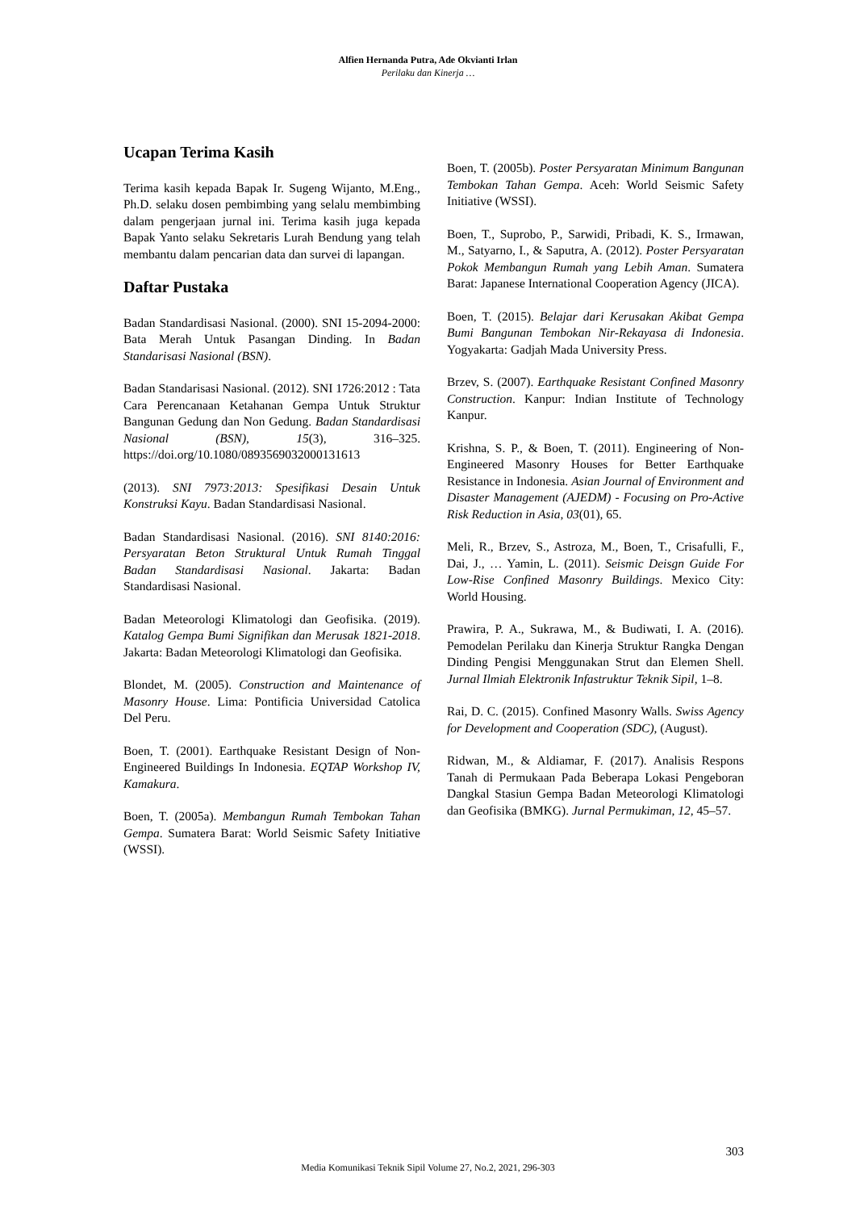Alfien Hernanda Putra, Ade Okvianti Irlan
Perilaku dan Kinerja …
Ucapan Terima Kasih
Terima kasih kepada Bapak Ir. Sugeng Wijanto, M.Eng., Ph.D. selaku dosen pembimbing yang selalu membimbing dalam pengerjaan jurnal ini. Terima kasih juga kepada Bapak Yanto selaku Sekretaris Lurah Bendung yang telah membantu dalam pencarian data dan survei di lapangan.
Daftar Pustaka
Badan Standardisasi Nasional. (2000). SNI 15-2094-2000: Bata Merah Untuk Pasangan Dinding. In Badan Standarisasi Nasional (BSN).
Badan Standarisasi Nasional. (2012). SNI 1726:2012 : Tata Cara Perencanaan Ketahanan Gempa Untuk Struktur Bangunan Gedung dan Non Gedung. Badan Standardisasi Nasional (BSN), 15(3), 316–325. https://doi.org/10.1080/0893569032000131613
(2013). SNI 7973:2013: Spesifikasi Desain Untuk Konstruksi Kayu. Badan Standardisasi Nasional.
Badan Standardisasi Nasional. (2016). SNI 8140:2016: Persyaratan Beton Struktural Untuk Rumah Tinggal Badan Standardisasi Nasional. Jakarta: Badan Standardisasi Nasional.
Badan Meteorologi Klimatologi dan Geofisika. (2019). Katalog Gempa Bumi Signifikan dan Merusak 1821-2018. Jakarta: Badan Meteorologi Klimatologi dan Geofisika.
Blondet, M. (2005). Construction and Maintenance of Masonry House. Lima: Pontificia Universidad Catolica Del Peru.
Boen, T. (2001). Earthquake Resistant Design of Non-Engineered Buildings In Indonesia. EQTAP Workshop IV, Kamakura.
Boen, T. (2005a). Membangun Rumah Tembokan Tahan Gempa. Sumatera Barat: World Seismic Safety Initiative (WSSI).
Boen, T. (2005b). Poster Persyaratan Minimum Bangunan Tembokan Tahan Gempa. Aceh: World Seismic Safety Initiative (WSSI).
Boen, T., Suprobo, P., Sarwidi, Pribadi, K. S., Irmawan, M., Satyarno, I., & Saputra, A. (2012). Poster Persyaratan Pokok Membangun Rumah yang Lebih Aman. Sumatera Barat: Japanese International Cooperation Agency (JICA).
Boen, T. (2015). Belajar dari Kerusakan Akibat Gempa Bumi Bangunan Tembokan Nir-Rekayasa di Indonesia. Yogyakarta: Gadjah Mada University Press.
Brzev, S. (2007). Earthquake Resistant Confined Masonry Construction. Kanpur: Indian Institute of Technology Kanpur.
Krishna, S. P., & Boen, T. (2011). Engineering of Non-Engineered Masonry Houses for Better Earthquake Resistance in Indonesia. Asian Journal of Environment and Disaster Management (AJEDM) - Focusing on Pro-Active Risk Reduction in Asia, 03(01), 65.
Meli, R., Brzev, S., Astroza, M., Boen, T., Crisafulli, F., Dai, J., … Yamin, L. (2011). Seismic Deisgn Guide For Low-Rise Confined Masonry Buildings. Mexico City: World Housing.
Prawira, P. A., Sukrawa, M., & Budiwati, I. A. (2016). Pemodelan Perilaku dan Kinerja Struktur Rangka Dengan Dinding Pengisi Menggunakan Strut dan Elemen Shell. Jurnal Ilmiah Elektronik Infastruktur Teknik Sipil, 1–8.
Rai, D. C. (2015). Confined Masonry Walls. Swiss Agency for Development and Cooperation (SDC), (August).
Ridwan, M., & Aldiamar, F. (2017). Analisis Respons Tanah di Permukaan Pada Beberapa Lokasi Pengeboran Dangkal Stasiun Gempa Badan Meteorologi Klimatologi dan Geofisika (BMKG). Jurnal Permukiman, 12, 45–57.
303
Media Komunikasi Teknik Sipil Volume 27, No.2, 2021, 296-303